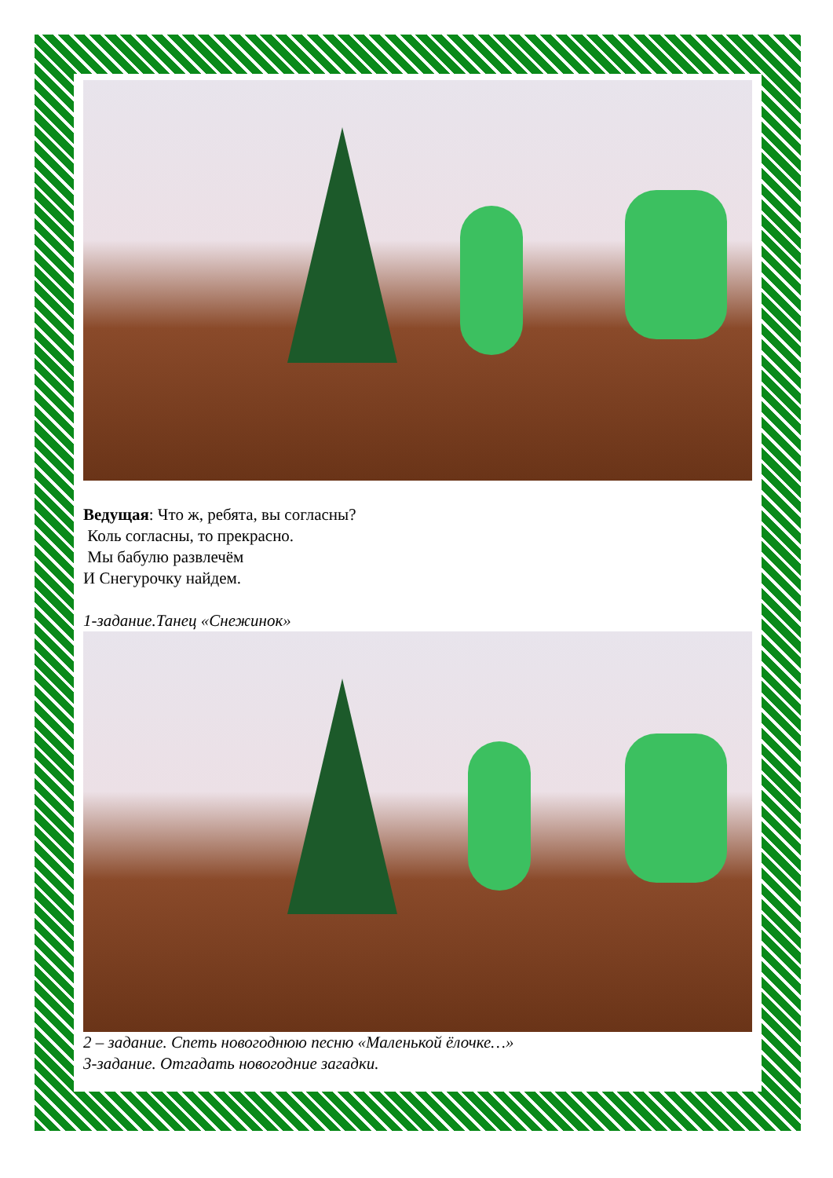Ведущая: Что ж, ребята, вы согласны?
Коль согласны, то прекрасно.
Мы бабулю развлечём
И Снегурочку найдем.
1-задание.Танец «Снежинок»
2 – задание. Спеть новогоднюю песню «Маленькой ёлочке…»
3-задание. Отгадать новогодние загадки.